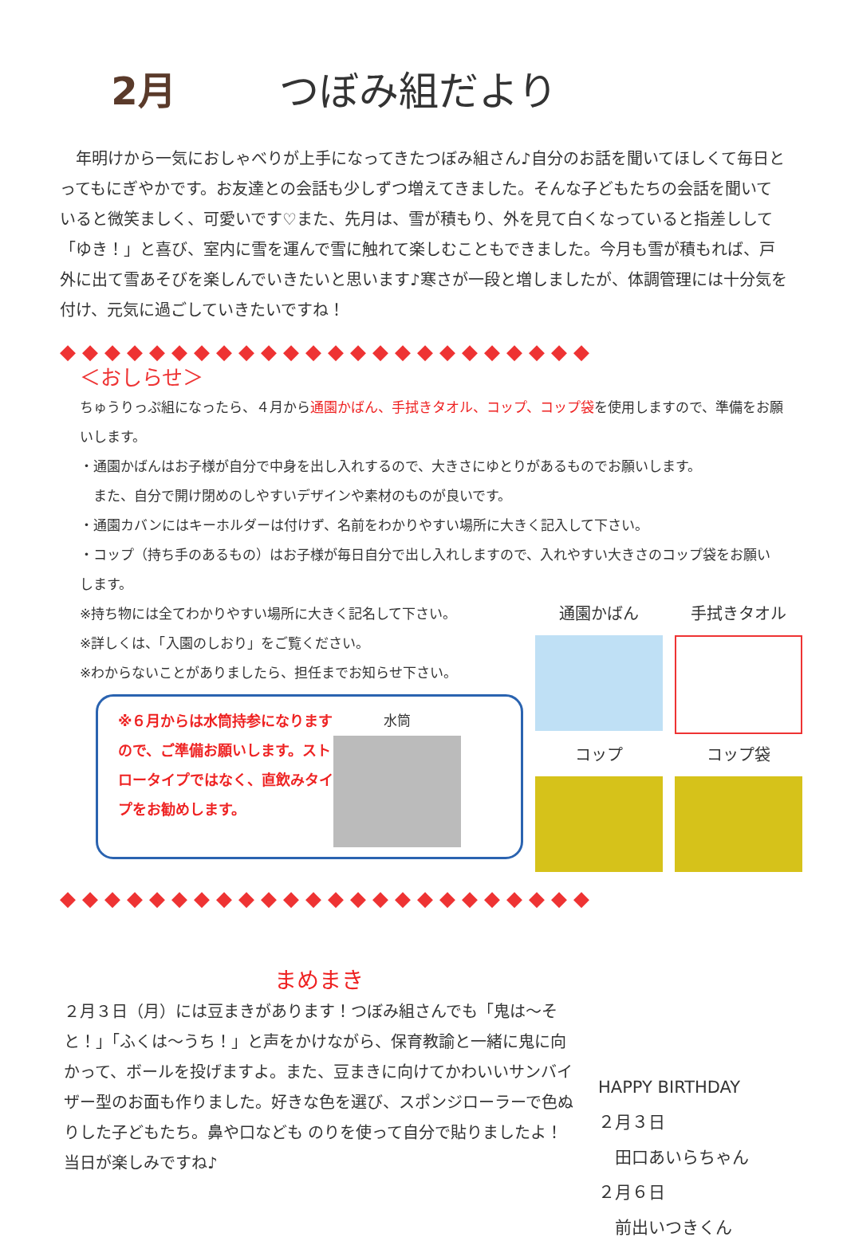2月 つぼみ組だより
年明けから一気におしゃべりが上手になってきたつぼみ組さん♪自分のお話を聞いてほしくて毎日とってもにぎやかです。お友達との会話も少しずつ増えてきました。そんな子どもたちの会話を聞いていると微笑ましく、可愛いです♡また、先月は、雪が積もり、外を見て白くなっていると指差しして「ゆき！」と喜び、室内に雪を運んで雪に触れて楽しむこともできました。今月も雪が積もれば、戸外に出て雪あそびを楽しんでいきたいと思います♪寒さが一段と増しましたが、体調管理には十分気を付け、元気に過ごしていきたいですね！
◆◆◆◆◆◆◆◆◆◆◆◆◆◆◆◆◆◆◆◆◆◆◆◆
＜おしらせ＞
ちゅうりっぷ組になったら、４月から通園かばん、手拭きタオル、コップ、コップ袋を使用しますので、準備をお願いします。
・通園かばんはお子様が自分で中身を出し入れするので、大きさにゆとりがあるものでお願いします。
　また、自分で開け閉めのしやすいデザインや素材のものが良いです。
・通園カバンにはキーホルダーは付けず、名前をわかりやすい場所に大きく記入して下さい。
・コップ（持ち手のあるもの）はお子様が毎日自分で出し入れしますので、入れやすい大きさのコップ袋をお願いします。
※持ち物には全てわかりやすい場所に大きく記名して下さい。
※詳しくは、「入園のしおり」をご覧ください。
※わからないことがありましたら、担任までお知らせ下さい。
※６月からは水筒持参になりますので、ご準備お願いします。ストロータイプではなく、直飲みタイプをお勧めします。
水筒
通園かばん
手拭きタオル
コップ
コップ袋
◆◆◆◆◆◆◆◆◆◆◆◆◆◆◆◆◆◆◆◆◆◆◆◆
まめまき
２月３日（月）には豆まきがあります！つぼみ組さんでも「鬼は～そと！」「ふくは～うち！」と声をかけながら、保育教諭と一緒に鬼に向かって、ボールを投げますよ。また、豆まきに向けてかわいいサンバイザー型のお面も作りました。好きな色を選び、スポンジローラーで色ぬりした子どもたち。鼻や口なども のりを使って自分で貼りましたよ！ 当日が楽しみですね♪
HAPPY BIRTHDAY
２月３日
　田口あいらちゃん
２月６日
　前出いつきくん